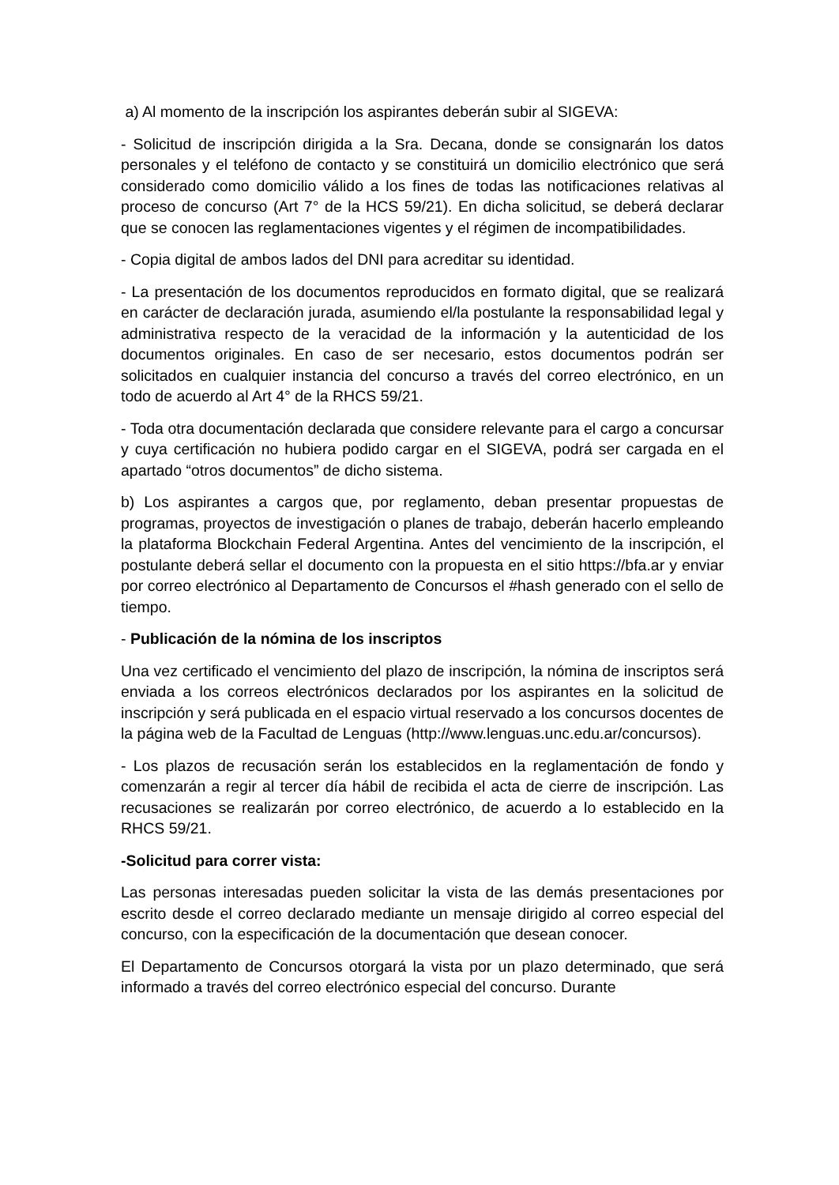a) Al momento de la inscripción los aspirantes deberán subir al SIGEVA:
- Solicitud de inscripción dirigida a la Sra. Decana, donde se consignarán los datos personales y el teléfono de contacto y se constituirá un domicilio electrónico que será considerado como domicilio válido a los fines de todas las notificaciones relativas al proceso de concurso (Art 7° de la HCS 59/21). En dicha solicitud, se deberá declarar que se conocen las reglamentaciones vigentes y el régimen de incompatibilidades.
- Copia digital de ambos lados del DNI para acreditar su identidad.
- La presentación de los documentos reproducidos en formato digital, que se realizará en carácter de declaración jurada, asumiendo el/la postulante la responsabilidad legal y administrativa respecto de la veracidad de la información y la autenticidad de los documentos originales. En caso de ser necesario, estos documentos podrán ser solicitados en cualquier instancia del concurso a través del correo electrónico, en un todo de acuerdo al Art 4° de la RHCS 59/21.
- Toda otra documentación declarada que considere relevante para el cargo a concursar y cuya certificación no hubiera podido cargar en el SIGEVA, podrá ser cargada en el apartado “otros documentos” de dicho sistema.
b) Los aspirantes a cargos que, por reglamento, deban presentar propuestas de programas, proyectos de investigación o planes de trabajo, deberán hacerlo empleando la plataforma Blockchain Federal Argentina. Antes del vencimiento de la inscripción, el postulante deberá sellar el documento con la propuesta en el sitio https://bfa.ar y enviar por correo electrónico al Departamento de Concursos el #hash generado con el sello de tiempo.
- Publicación de la nómina de los inscriptos
Una vez certificado el vencimiento del plazo de inscripción, la nómina de inscriptos será enviada a los correos electrónicos declarados por los aspirantes en la solicitud de inscripción y será publicada en el espacio virtual reservado a los concursos docentes de la página web de la Facultad de Lenguas (http://www.lenguas.unc.edu.ar/concursos).
- Los plazos de recusación serán los establecidos en la reglamentación de fondo y comenzarán a regir al tercer día hábil de recibida el acta de cierre de inscripción. Las recusaciones se realizarán por correo electrónico, de acuerdo a lo establecido en la RHCS 59/21.
-Solicitud para correr vista:
Las personas interesadas pueden solicitar la vista de las demás presentaciones por escrito desde el correo declarado mediante un mensaje dirigido al correo especial del concurso, con la especificación de la documentación que desean conocer.
El Departamento de Concursos otorgará la vista por un plazo determinado, que será informado a través del correo electrónico especial del concurso. Durante